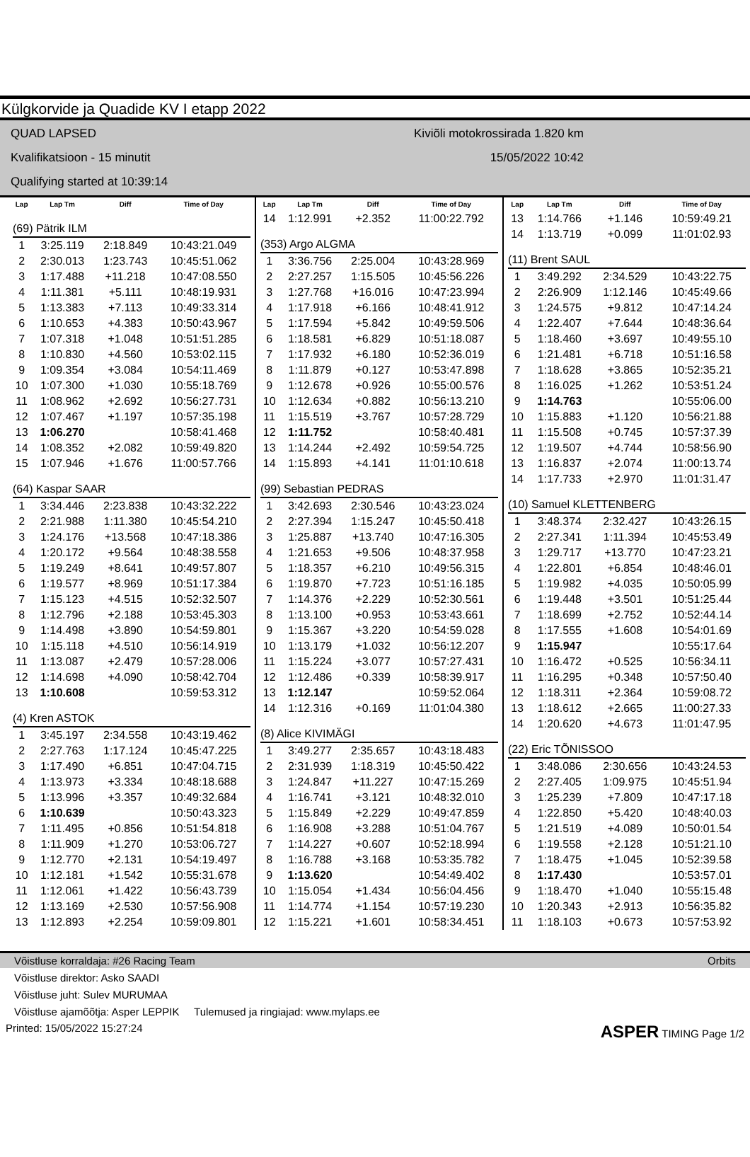Külgkorvide ja Quadide KV I etapp 2022
QUAD LAPSED
Kvalifikatsioon - 15 minutit
Qualifying started at 10:39:14
Kiviõli motokrossirada 1.820 km
15/05/2022 10:42
| Lap | Lap Tm | Diff | Time of Day |
| --- | --- | --- | --- |
| (69) Pätrik ILM | | | |
| 1 | 3:25.119 | 2:18.849 | 10:43:21.049 |
| 2 | 2:30.013 | 1:23.743 | 10:45:51.062 |
| 3 | 1:17.488 | +11.218 | 10:47:08.550 |
| 4 | 1:11.381 | +5.111 | 10:48:19.931 |
| 5 | 1:13.383 | +7.113 | 10:49:33.314 |
| 6 | 1:10.653 | +4.383 | 10:50:43.967 |
| 7 | 1:07.318 | +1.048 | 10:51:51.285 |
| 8 | 1:10.830 | +4.560 | 10:53:02.115 |
| 9 | 1:09.354 | +3.084 | 10:54:11.469 |
| 10 | 1:07.300 | +1.030 | 10:55:18.769 |
| 11 | 1:08.962 | +2.692 | 10:56:27.731 |
| 12 | 1:07.467 | +1.197 | 10:57:35.198 |
| 13 | 1:06.270 | | 10:58:41.468 |
| 14 | 1:08.352 | +2.082 | 10:59:49.820 |
| 15 | 1:07.946 | +1.676 | 11:00:57.766 |
| (64) Kaspar SAAR | | | |
| 1 | 3:34.446 | 2:23.838 | 10:43:32.222 |
| 2 | 2:21.988 | 1:11.380 | 10:45:54.210 |
| 3 | 1:24.176 | +13.568 | 10:47:18.386 |
| 4 | 1:20.172 | +9.564 | 10:48:38.558 |
| 5 | 1:19.249 | +8.641 | 10:49:57.807 |
| 6 | 1:19.577 | +8.969 | 10:51:17.384 |
| 7 | 1:15.123 | +4.515 | 10:52:32.507 |
| 8 | 1:12.796 | +2.188 | 10:53:45.303 |
| 9 | 1:14.498 | +3.890 | 10:54:59.801 |
| 10 | 1:15.118 | +4.510 | 10:56:14.919 |
| 11 | 1:13.087 | +2.479 | 10:57:28.006 |
| 12 | 1:14.698 | +4.090 | 10:58:42.704 |
| 13 | 1:10.608 | | 10:59:53.312 |
| (4) Kren ASTOK | | | |
| 1 | 3:45.197 | 2:34.558 | 10:43:19.462 |
| 2 | 2:27.763 | 1:17.124 | 10:45:47.225 |
| 3 | 1:17.490 | +6.851 | 10:47:04.715 |
| 4 | 1:13.973 | +3.334 | 10:48:18.688 |
| 5 | 1:13.996 | +3.357 | 10:49:32.684 |
| 6 | 1:10.639 | | 10:50:43.323 |
| 7 | 1:11.495 | +0.856 | 10:51:54.818 |
| 8 | 1:11.909 | +1.270 | 10:53:06.727 |
| 9 | 1:12.770 | +2.131 | 10:54:19.497 |
| 10 | 1:12.181 | +1.542 | 10:55:31.678 |
| 11 | 1:12.061 | +1.422 | 10:56:43.739 |
| 12 | 1:13.169 | +2.530 | 10:57:56.908 |
| 13 | 1:12.893 | +2.254 | 10:59:09.801 |
| Lap | Lap Tm | Diff | Time of Day |
| --- | --- | --- | --- |
| 14 | 1:12.991 | +2.352 | 11:00:22.792 |
| (353) Argo ALGMA | | | |
| 1 | 3:36.756 | 2:25.004 | 10:43:28.969 |
| 2 | 2:27.257 | 1:15.505 | 10:45:56.226 |
| 3 | 1:27.768 | +16.016 | 10:47:23.994 |
| 4 | 1:17.918 | +6.166 | 10:48:41.912 |
| 5 | 1:17.594 | +5.842 | 10:49:59.506 |
| 6 | 1:18.581 | +6.829 | 10:51:18.087 |
| 7 | 1:17.932 | +6.180 | 10:52:36.019 |
| 8 | 1:11.879 | +0.127 | 10:53:47.898 |
| 9 | 1:12.678 | +0.926 | 10:55:00.576 |
| 10 | 1:12.634 | +0.882 | 10:56:13.210 |
| 11 | 1:15.519 | +3.767 | 10:57:28.729 |
| 12 | 1:11.752 | | 10:58:40.481 |
| 13 | 1:14.244 | +2.492 | 10:59:54.725 |
| 14 | 1:15.893 | +4.141 | 11:01:10.618 |
| (99) Sebastian PEDRAS | | | |
| 1 | 3:42.693 | 2:30.546 | 10:43:23.024 |
| 2 | 2:27.394 | 1:15.247 | 10:45:50.418 |
| 3 | 1:25.887 | +13.740 | 10:47:16.305 |
| 4 | 1:21.653 | +9.506 | 10:48:37.958 |
| 5 | 1:18.357 | +6.210 | 10:49:56.315 |
| 6 | 1:19.870 | +7.723 | 10:51:16.185 |
| 7 | 1:14.376 | +2.229 | 10:52:30.561 |
| 8 | 1:13.100 | +0.953 | 10:53:43.661 |
| 9 | 1:15.367 | +3.220 | 10:54:59.028 |
| 10 | 1:13.179 | +1.032 | 10:56:12.207 |
| 11 | 1:15.224 | +3.077 | 10:57:27.431 |
| 12 | 1:12.486 | +0.339 | 10:58:39.917 |
| 13 | 1:12.147 | | 10:59:52.064 |
| 14 | 1:12.316 | +0.169 | 11:01:04.380 |
| (8) Alice KIVIMÄGI | | | |
| 1 | 3:49.277 | 2:35.657 | 10:43:18.483 |
| 2 | 2:31.939 | 1:18.319 | 10:45:50.422 |
| 3 | 1:24.847 | +11.227 | 10:47:15.269 |
| 4 | 1:16.741 | +3.121 | 10:48:32.010 |
| 5 | 1:15.849 | +2.229 | 10:49:47.859 |
| 6 | 1:16.908 | +3.288 | 10:51:04.767 |
| 7 | 1:14.227 | +0.607 | 10:52:18.994 |
| 8 | 1:16.788 | +3.168 | 10:53:35.782 |
| 9 | 1:13.620 | | 10:54:49.402 |
| 10 | 1:15.054 | +1.434 | 10:56:04.456 |
| 11 | 1:14.774 | +1.154 | 10:57:19.230 |
| 12 | 1:15.221 | +1.601 | 10:58:34.451 |
| Lap | Lap Tm | Diff | Time of Day |
| --- | --- | --- | --- |
| 13 | 1:14.766 | +1.146 | 10:59:49.21 |
| 14 | 1:13.719 | +0.099 | 11:01:02.93 |
| (11) Brent SAUL | | | |
| 1 | 3:49.292 | 2:34.529 | 10:43:22.75 |
| 2 | 2:26.909 | 1:12.146 | 10:45:49.66 |
| 3 | 1:24.575 | +9.812 | 10:47:14.24 |
| 4 | 1:22.407 | +7.644 | 10:48:36.64 |
| 5 | 1:18.460 | +3.697 | 10:49:55.10 |
| 6 | 1:21.481 | +6.718 | 10:51:16.58 |
| 7 | 1:18.628 | +3.865 | 10:52:35.21 |
| 8 | 1:16.025 | +1.262 | 10:53:51.24 |
| 9 | 1:14.763 | | 10:55:06.00 |
| 10 | 1:15.883 | +1.120 | 10:56:21.88 |
| 11 | 1:15.508 | +0.745 | 10:57:37.39 |
| 12 | 1:19.507 | +4.744 | 10:58:56.90 |
| 13 | 1:16.837 | +2.074 | 11:00:13.74 |
| 14 | 1:17.733 | +2.970 | 11:01:31.47 |
| (10) Samuel KLETTENBERG | | | |
| 1 | 3:48.374 | 2:32.427 | 10:43:26.15 |
| 2 | 2:27.341 | 1:11.394 | 10:45:53.49 |
| 3 | 1:29.717 | +13.770 | 10:47:23.21 |
| 4 | 1:22.801 | +6.854 | 10:48:46.01 |
| 5 | 1:19.982 | +4.035 | 10:50:05.99 |
| 6 | 1:19.448 | +3.501 | 10:51:25.44 |
| 7 | 1:18.699 | +2.752 | 10:52:44.14 |
| 8 | 1:17.555 | +1.608 | 10:54:01.69 |
| 9 | 1:15.947 | | 10:55:17.64 |
| 10 | 1:16.472 | +0.525 | 10:56:34.11 |
| 11 | 1:16.295 | +0.348 | 10:57:50.40 |
| 12 | 1:18.311 | +2.364 | 10:59:08.72 |
| 13 | 1:18.612 | +2.665 | 11:00:27.33 |
| 14 | 1:20.620 | +4.673 | 11:01:47.95 |
| (22) Eric TÕNISSOO | | | |
| 1 | 3:48.086 | 2:30.656 | 10:43:24.53 |
| 2 | 2:27.405 | 1:09.975 | 10:45:51.94 |
| 3 | 1:25.239 | +7.809 | 10:47:17.18 |
| 4 | 1:22.850 | +5.420 | 10:48:40.03 |
| 5 | 1:21.519 | +4.089 | 10:50:01.54 |
| 6 | 1:19.558 | +2.128 | 10:51:21.10 |
| 7 | 1:18.475 | +1.045 | 10:52:39.58 |
| 8 | 1:17.430 | | 10:53:57.01 |
| 9 | 1:18.470 | +1.040 | 10:55:15.48 |
| 10 | 1:20.343 | +2.913 | 10:56:35.82 |
| 11 | 1:18.103 | +0.673 | 10:57:53.92 |
Võistluse korraldaja: #26 Racing Team Orbits
Võistluse direktor: Asko SAADI
Võistluse juht: Sulev MURUMAA
Võistluse ajamõõtja: Asper LEPPIK Tulemused ja ringiajad: www.mylaps.ee
Printed: 15/05/2022 15:27:24 ASPER TIMING Page 1/2